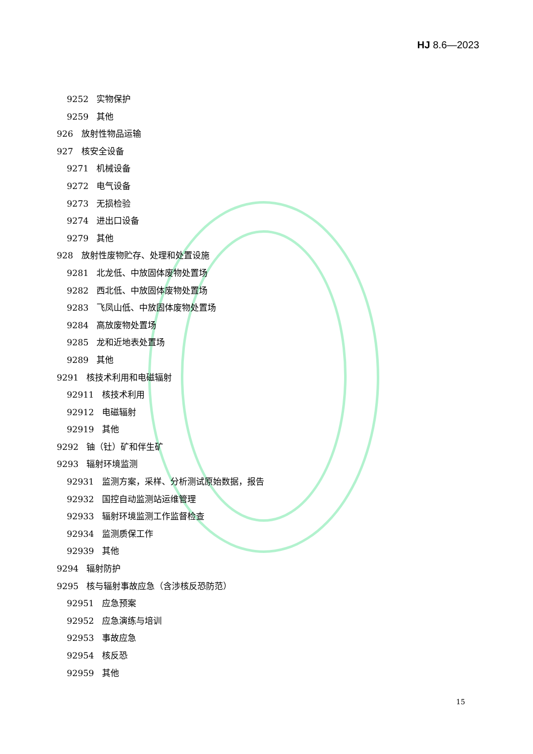HJ 8.6—2023
9252 实物保护
9259 其他
926 放射性物品运输
927 核安全设备
9271 机械设备
9272 电气设备
9273 无损检验
9274 进出口设备
9279 其他
928 放射性废物贮存、处理和处置设施
9281 北龙低、中放固体废物处置场
9282 西北低、中放固体废物处置场
9283 飞凤山低、中放固体废物处置场
9284 高放废物处置场
9285 龙和近地表处置场
9289 其他
9291 核技术利用和电磁辐射
92911 核技术利用
92912 电磁辐射
92919 其他
9292 铀（钍）矿和伴生矿
9293 辐射环境监测
92931 监测方案，采样、分析测试原始数据，报告
92932 国控自动监测站运维管理
92933 辐射环境监测工作监督检查
92934 监测质保工作
92939 其他
9294 辐射防护
9295 核与辐射事故应急（含涉核反恐防范）
92951 应急预案
92952 应急演练与培训
92953 事故应急
92954 核反恐
92959 其他
15